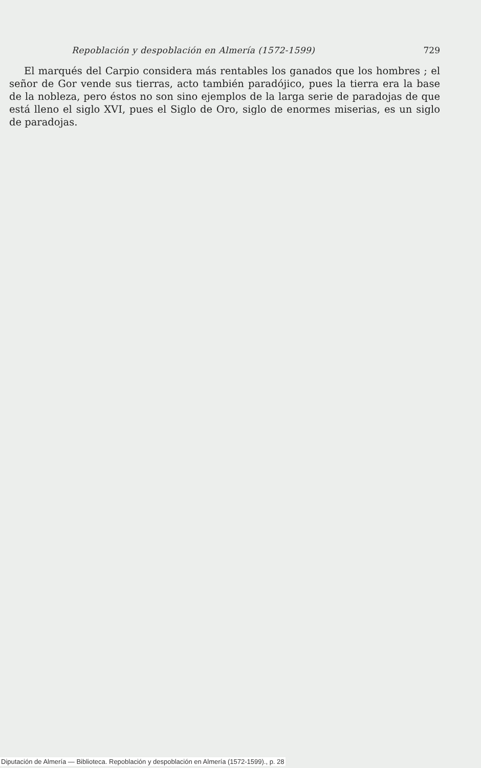Repoblación y despoblación en Almería (1572-1599) 729
El marqués del Carpio considera más rentables los ganados que los hombres ; el señor de Gor vende sus tierras, acto también paradójico, pues la tierra era la base de la nobleza, pero éstos no son sino ejemplos de la larga serie de paradojas de que está lleno el siglo XVI, pues el Siglo de Oro, siglo de enormes miserias, es un siglo de paradojas.
Diputación de Almería — Biblioteca. Repoblación y despoblación en Almería (1572-1599)., p. 28